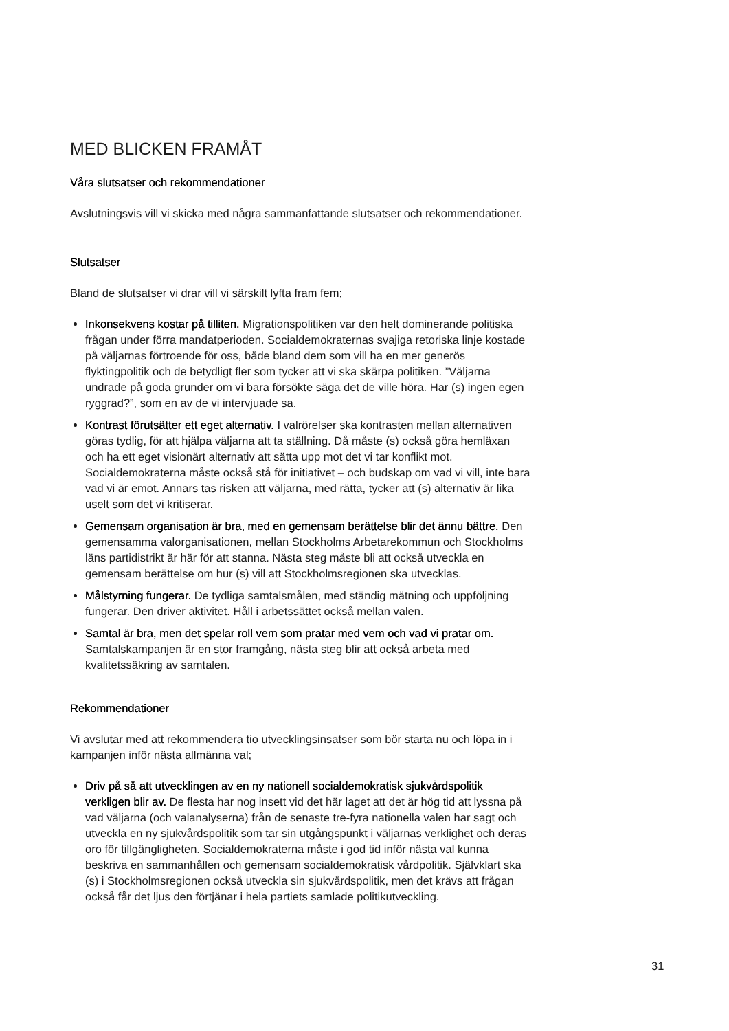MED BLICKEN FRAMÅT
Våra slutsatser och rekommendationer
Avslutningsvis vill vi skicka med några sammanfattande slutsatser och rekommendationer.
Slutsatser
Bland de slutsatser vi drar vill vi särskilt lyfta fram fem;
Inkonsekvens kostar på tilliten. Migrationspolitiken var den helt dominerande politiska frågan under förra mandatperioden. Socialdemokraternas svajiga retoriska linje kostade på väljarnas förtroende för oss, både bland dem som vill ha en mer generös flyktingpolitik och de betydligt fler som tycker att vi ska skärpa politiken. ”Väljarna undrade på goda grunder om vi bara försökte säga det de ville höra. Har (s) ingen egen ryggrad?”, som en av de vi intervjuade sa.
Kontrast förutsätter ett eget alternativ. I valrörelser ska kontrasten mellan alternativen göras tydlig, för att hjälpa väljarna att ta ställning. Då måste (s) också göra hemläxan och ha ett eget visionärt alternativ att sätta upp mot det vi tar konflikt mot. Socialdemokraterna måste också stå för initiativet – och budskap om vad vi vill, inte bara vad vi är emot. Annars tas risken att väljarna, med rätta, tycker att (s) alternativ är lika uselt som det vi kritiserar.
Gemensam organisation är bra, med en gemensam berättelse blir det ännu bättre. Den gemensamma valorganisationen, mellan Stockholms Arbetarekommun och Stockholms läns partidistrikt är här för att stanna. Nästa steg måste bli att också utveckla en gemensam berättelse om hur (s) vill att Stockholmsregionen ska utvecklas.
Målstyrning fungerar. De tydliga samtalsmålen, med ständig mätning och uppföljning fungerar. Den driver aktivitet. Håll i arbetssättet också mellan valen.
Samtal är bra, men det spelar roll vem som pratar med vem och vad vi pratar om. Samtalskampanjen är en stor framgång, nästa steg blir att också arbeta med kvalitetssäkring av samtalen.
Rekommendationer
Vi avslutar med att rekommendera tio utvecklingsinsatser som bör starta nu och löpa in i kampanjen inför nästa allmänna val;
Driv på så att utvecklingen av en ny nationell socialdemokratisk sjukvårdspolitik verkligen blir av. De flesta har nog insett vid det här laget att det är hög tid att lyssna på vad väljarna (och valanalyserna) från de senaste tre-fyra nationella valen har sagt och utveckla en ny sjukvårdspolitik som tar sin utgångspunkt i väljarnas verklighet och deras oro för tillgängligheten. Socialdemokraterna måste i god tid inför nästa val kunna beskriva en sammanhållen och gemensam socialdemokratisk vårdpolitik. Självklart ska (s) i Stockholmsregionen också utveckla sin sjukvårdspolitik, men det krävs att frågan också får det ljus den förtjänar i hela partiets samlade politikutveckling.
31